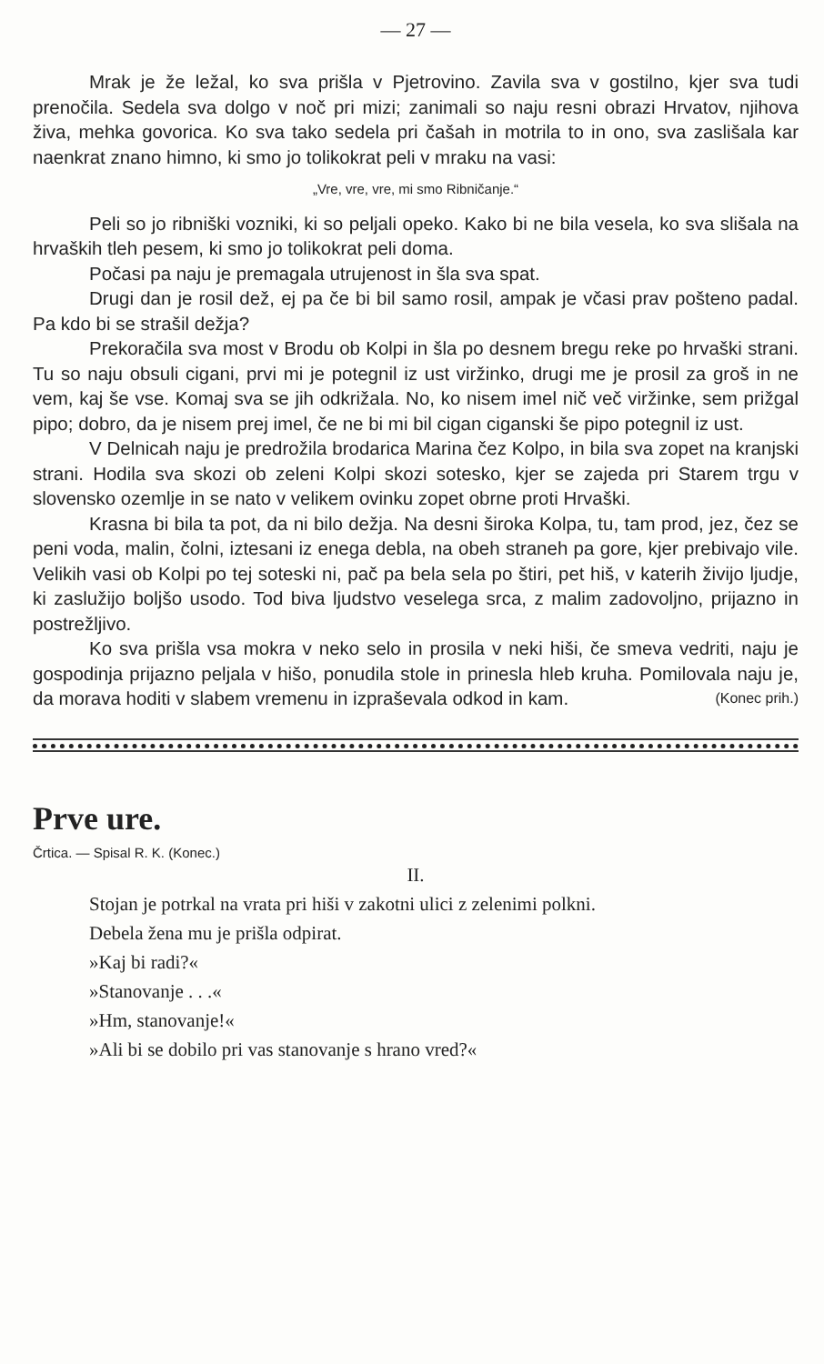— 27 —
Mrak je že ležal, ko sva prišla v Pjetrovino. Zavila sva v gostilno, kjer sva tudi prenočila. Sedela sva dolgo v noč pri mizi; zanimali so naju resni obrazi Hrvatov, njihova živa, mehka govorica. Ko sva tako sedela pri čašah in motrila to in ono, sva zaslišala kar naenkrat znano himno, ki smo jo tolikokrat peli v mraku na vasi:
„Vre, vre, vre, mi smo Ribničanje.“
Peli so jo ribniški vozniki, ki so peljali opeko. Kako bi ne bila vesela, ko sva slišala na hrvaških tleh pesem, ki smo jo tolikokrat peli doma.
Počasi pa naju je premagala utrujenost in šla sva spat.
Drugi dan je rosil dež, ej pa če bi bil samo rosil, ampak je včasi prav pošteno padal. Pa kdo bi se strašil dežja?
Prekoračila sva most v Brodu ob Kolpi in šla po desnem bregu reke po hrvaški strani. Tu so naju obsuli cigani, prvi mi je potegnil iz ust viržinko, drugi me je prosil za groš in ne vem, kaj še vse. Komaj sva se jih odkrižala. No, ko nisem imel nič več viržinke, sem prižgal pipo; dobro, da je nisem prej imel, če ne bi mi bil cigan ciganski še pipo potegnil iz ust.
V Delnicah naju je predrožila brodarica Marina čez Kolpo, in bila sva zopet na kranjski strani. Hodila sva skozi ob zeleni Kolpi skozi sotesko, kjer se zajeda pri Starem trgu v slovensko ozemlje in se nato v velikem ovinku zopet obrne proti Hrvaški.
Krasna bi bila ta pot, da ni bilo dežja. Na desni široka Kolpa, tu, tam prod, jez, čez se peni voda, malin, čolni, iztesani iz enega debla, na obeh straneh pa gore, kjer prebivajo vile. Velikih vasi ob Kolpi po tej soteski ni, pač pa bela sela po štiri, pet hiš, v katerih živijo ljudje, ki zaslužijo boljšo usodo. Tod biva ljudstvo veselega srca, z malim zadovoljno, prijazno in postrežljivo.
Ko sva prišla vsa mokra v neko selo in prosila v neki hiši, če smeva vedriti, naju je gospodinja prijazno peljala v hišo, ponudila stole in prinesla hleb kruha. Pomilovala naju je, da morava hoditi v slabem vremenu in izpraševala odkod in kam. (Konec prih.)
Prve ure.
Črtica. — Spisal R. K. (Konec.)
II.
Stojan je potrkal na vrata pri hiši v zakotni ulici z zelenimi polkni.
Debela žena mu je prišla odpirat.
»Kaj bi radi?«
»Stanovanje . . .«
»Hm, stanovanje!«
»Ali bi se dobilo pri vas stanovanje s hrano vred?«